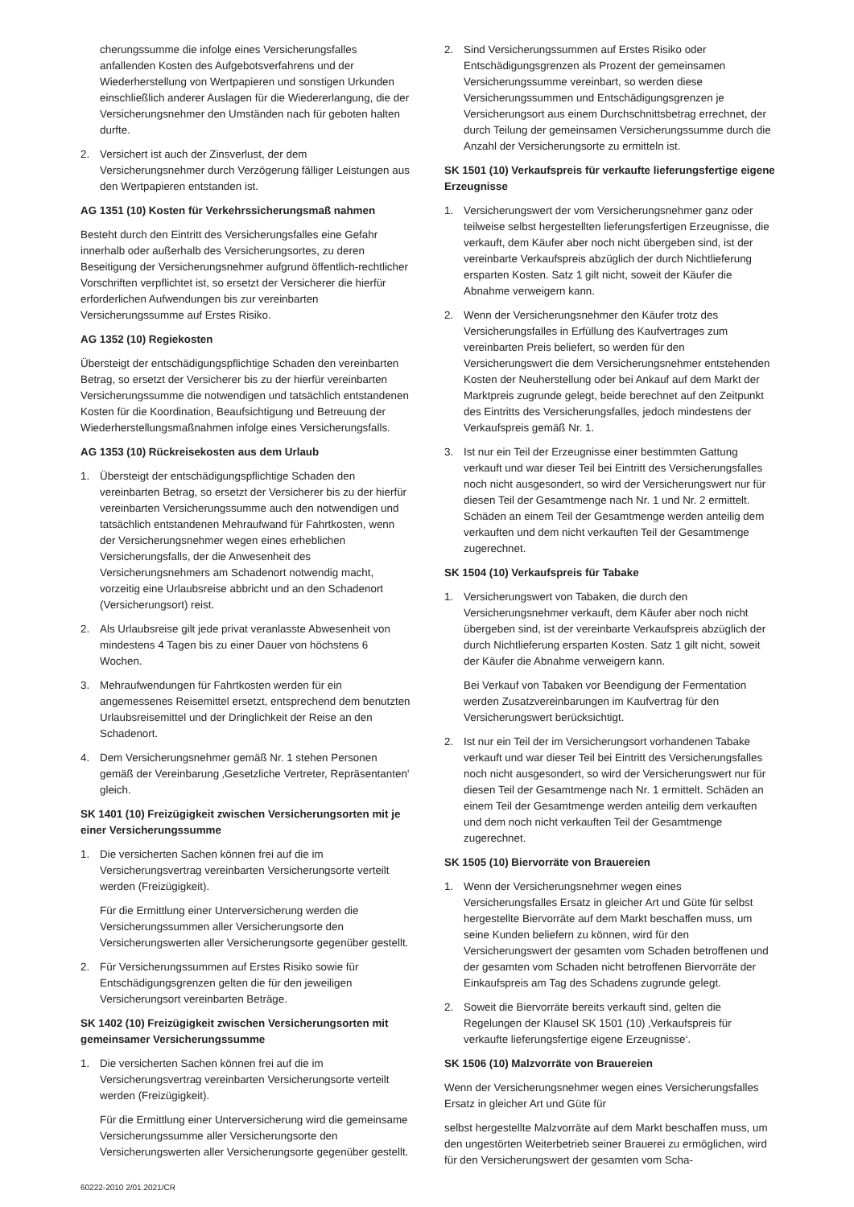cherungssumme die infolge eines Versicherungsfalles anfallenden Kosten des Aufgebotsverfahrens und der Wiederherstellung von Wertpapieren und sonstigen Urkunden einschließlich anderer Auslagen für die Wiedererlangung, die der Versicherungsnehmer den Umständen nach für geboten halten durfte.
2. Versichert ist auch der Zinsverlust, der dem Versicherungsnehmer durch Verzögerung fälliger Leistungen aus den Wertpapieren entstanden ist.
AG 1351 (10) Kosten für Verkehrssicherungsmaß nahmen
Besteht durch den Eintritt des Versicherungsfalles eine Gefahr innerhalb oder außerhalb des Versicherungsortes, zu deren Beseitigung der Versicherungsnehmer aufgrund öffentlich-rechtlicher Vorschriften verpflichtet ist, so ersetzt der Versicherer die hierfür erforderlichen Aufwendungen bis zur vereinbarten Versicherungssumme auf Erstes Risiko.
AG 1352 (10) Regiekosten
Übersteigt der entschädigungspflichtige Schaden den vereinbarten Betrag, so ersetzt der Versicherer bis zu der hierfür vereinbarten Versicherungssumme die notwendigen und tatsächlich entstandenen Kosten für die Koordination, Beaufsichtigung und Betreuung der Wiederherstellungsmaßnahmen infolge eines Versicherungsfalls.
AG 1353 (10) Rückreisekosten aus dem Urlaub
1. Übersteigt der entschädigungspflichtige Schaden den vereinbarten Betrag, so ersetzt der Versicherer bis zu der hierfür vereinbarten Versicherungssumme auch den notwendigen und tatsächlich entstandenen Mehraufwand für Fahrtkosten, wenn der Versicherungsnehmer wegen eines erheblichen Versicherungsfalls, der die Anwesenheit des Versicherungsnehmers am Schadenort notwendig macht, vorzeitig eine Urlaubsreise abbricht und an den Schadenort (Versicherungsort) reist.
2. Als Urlaubsreise gilt jede privat veranlasste Abwesenheit von mindestens 4 Tagen bis zu einer Dauer von höchstens 6 Wochen.
3. Mehraufwendungen für Fahrtkosten werden für ein angemessenes Reisemittel ersetzt, entsprechend dem benutzten Urlaubsreisemittel und der Dringlichkeit der Reise an den Schadenort.
4. Dem Versicherungsnehmer gemäß Nr. 1 stehen Personen gemäß der Vereinbarung ‚Gesetzliche Vertreter, Repräsentanten‘ gleich.
SK 1401 (10) Freizügigkeit zwischen Versicherungsorten mit je einer Versicherungssumme
1. Die versicherten Sachen können frei auf die im Versicherungsvertrag vereinbarten Versicherungsorte verteilt werden (Freizügigkeit).
Für die Ermittlung einer Unterversicherung werden die Versicherungssummen aller Versicherungsorte den Versicherungswerten aller Versicherungsorte gegenüber gestellt.
2. Für Versicherungssummen auf Erstes Risiko sowie für Entschädigungsgrenzen gelten die für den jeweiligen Versicherungsort vereinbarten Beträge.
SK 1402 (10) Freizügigkeit zwischen Versicherungsorten mit gemeinsamer Versicherungssumme
1. Die versicherten Sachen können frei auf die im Versicherungsvertrag vereinbarten Versicherungsorte verteilt werden (Freizügigkeit).
Für die Ermittlung einer Unterversicherung wird die gemeinsame Versicherungssumme aller Versicherungsorte den Versicherungswerten aller Versicherungsorte gegenüber gestellt.
2. Sind Versicherungssummen auf Erstes Risiko oder Entschädigungsgrenzen als Prozent der gemeinsamen Versicherungssumme vereinbart, so werden diese Versicherungssummen und Entschädigungsgrenzen je Versicherungsort aus einem Durchschnittsbetrag errechnet, der durch Teilung der gemeinsamen Versicherungssumme durch die Anzahl der Versicherungsorte zu ermitteln ist.
SK 1501 (10) Verkaufspreis für verkaufte lieferungsfertige eigene Erzeugnisse
1. Versicherungswert der vom Versicherungsnehmer ganz oder teilweise selbst hergestellten lieferungsfertigen Erzeugnisse, die verkauft, dem Käufer aber noch nicht übergeben sind, ist der vereinbarte Verkaufspreis abzüglich der durch Nichtlieferung ersparten Kosten. Satz 1 gilt nicht, soweit der Käufer die Abnahme verweigern kann.
2. Wenn der Versicherungsnehmer den Käufer trotz des Versicherungsfalles in Erfüllung des Kaufvertrages zum vereinbarten Preis beliefert, so werden für den Versicherungswert die dem Versicherungsnehmer entstehenden Kosten der Neuherstellung oder bei Ankauf auf dem Markt der Marktpreis zugrunde gelegt, beide berechnet auf den Zeitpunkt des Eintritts des Versicherungsfalles, jedoch mindestens der Verkaufspreis gemäß Nr. 1.
3. Ist nur ein Teil der Erzeugnisse einer bestimmten Gattung verkauft und war dieser Teil bei Eintritt des Versicherungsfalles noch nicht ausgesondert, so wird der Versicherungswert nur für diesen Teil der Gesamtmenge nach Nr. 1 und Nr. 2 ermittelt. Schäden an einem Teil der Gesamtmenge werden anteilig dem verkauften und dem nicht verkauften Teil der Gesamtmenge zugerechnet.
SK 1504 (10) Verkaufspreis für Tabake
1. Versicherungswert von Tabaken, die durch den Versicherungsnehmer verkauft, dem Käufer aber noch nicht übergeben sind, ist der vereinbarte Verkaufspreis abzüglich der durch Nichtlieferung ersparten Kosten. Satz 1 gilt nicht, soweit der Käufer die Abnahme verweigern kann.
Bei Verkauf von Tabaken vor Beendigung der Fermentation werden Zusatzvereinbarungen im Kaufvertrag für den Versicherungswert berücksichtigt.
2. Ist nur ein Teil der im Versicherungsort vorhandenen Tabake verkauft und war dieser Teil bei Eintritt des Versicherungsfalles noch nicht ausgesondert, so wird der Versicherungswert nur für diesen Teil der Gesamtmenge nach Nr. 1 ermittelt. Schäden an einem Teil der Gesamtmenge werden anteilig dem verkauften und dem noch nicht verkauften Teil der Gesamtmenge zugerechnet.
SK 1505 (10) Biervorräte von Brauereien
1. Wenn der Versicherungsnehmer wegen eines Versicherungsfalles Ersatz in gleicher Art und Güte für selbst hergestellte Biervorräte auf dem Markt beschaffen muss, um seine Kunden beliefern zu können, wird für den Versicherungswert der gesamten vom Schaden betroffenen und der gesamten vom Schaden nicht betroffenen Biervorräte der Einkaufspreis am Tag des Schadens zugrunde gelegt.
2. Soweit die Biervorräte bereits verkauft sind, gelten die Regelungen der Klausel SK 1501 (10) ‚Verkaufspreis für verkaufte lieferungsfertige eigene Erzeugnisse‘.
SK 1506 (10) Malzvorräte von Brauereien
Wenn der Versicherungsnehmer wegen eines Versicherungsfalles Ersatz in gleicher Art und Güte für
selbst hergestellte Malzvorräte auf dem Markt beschaffen muss, um den ungestörten Weiterbetrieb seiner Brauerei zu ermöglichen, wird für den Versicherungswert der gesamten vom Scha-
60222-2010 2/01.2021/CR